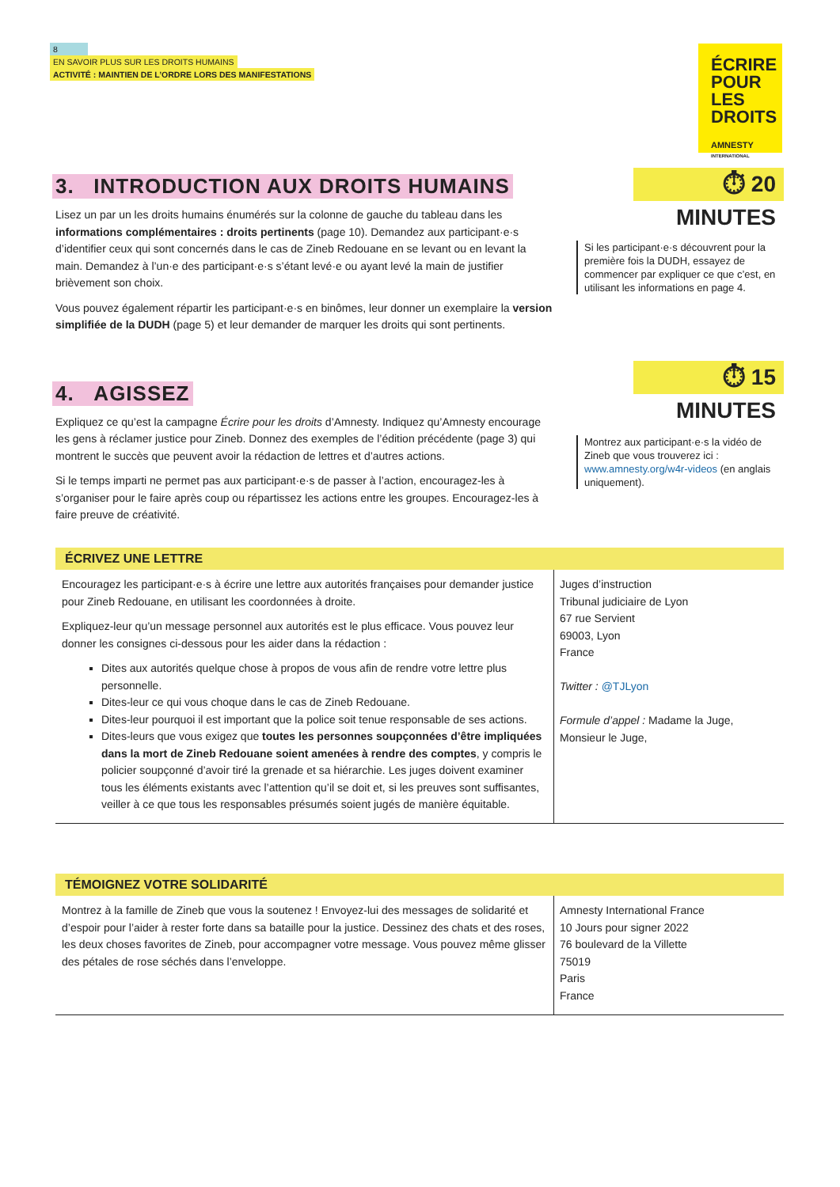8
EN SAVOIR PLUS SUR LES DROITS HUMAINS
ACTIVITÉ : MAINTIEN DE L’ORDRE LORS DES MANIFESTATIONS
ÉCRIRE
POUR LES
DROITS
AMNESTY
INTERNATIONAL
3. INTRODUCTION AUX DROITS HUMAINS
Lisez un par un les droits humains énumérés sur la colonne de gauche du tableau dans les informations complémentaires : droits pertinents (page 10). Demandez aux participant·e·s d’identifier ceux qui sont concernés dans le cas de Zineb Redouane en se levant ou en levant la main. Demandez à l’un·e des participant·e·s s’étant levé·e ou ayant levé la main de justifier brièvement son choix.
Vous pouvez également répartir les participant·e·s en binômes, leur donner un exemplaire la version simplifiée de la DUDH (page 5) et leur demander de marquer les droits qui sont pertinents.
4. AGISSEZ
Expliquez ce qu’est la campagne Écrire pour les droits d’Amnesty. Indiquez qu’Amnesty encourage les gens à réclamer justice pour Zineb. Donnez des exemples de l’édition précédente (page 3) qui montrent le succès que peuvent avoir la rédaction de lettres et d’autres actions.
Si le temps imparti ne permet pas aux participant·e·s de passer à l’action, encouragez-les à s’organiser pour le faire après coup ou répartissez les actions entre les groupes. Encouragez-les à faire preuve de créativité.
⏱ 20 MINUTES
Si les participant·e·s découvrent pour la première fois la DUDH, essayez de commencer par expliquer ce que c’est, en utilisant les informations en page 4.
⏱ 15 MINUTES
Montrez aux participant·e·s la vidéo de Zineb que vous trouverez ici : www.amnesty.org/w4r-videos (en anglais uniquement).
ÉCRIVEZ UNE LETTRE
Encouragez les participant·e·s à écrire une lettre aux autorités françaises pour demander justice pour Zineb Redouane, en utilisant les coordonnées à droite.
Expliquez-leur qu’un message personnel aux autorités est le plus efficace. Vous pouvez leur donner les consignes ci-dessous pour les aider dans la rédaction :
Dites aux autorités quelque chose à propos de vous afin de rendre votre lettre plus personnelle.
Dites-leur ce qui vous choque dans le cas de Zineb Redouane.
Dites-leur pourquoi il est important que la police soit tenue responsable de ses actions.
Dites-leurs que vous exigez que toutes les personnes soupçonnées d’être impliquées dans la mort de Zineb Redouane soient amenées à rendre des comptes, y compris le policier soupçonné d’avoir tiré la grenade et sa hiérarchie. Les juges doivent examiner tous les éléments existants avec l’attention qu’il se doit et, si les preuves sont suffisantes, veiller à ce que tous les responsables présumés soient jugés de manière équitable.
Juges d’instruction
Tribunal judiciaire de Lyon
67 rue Servient
69003, Lyon
France
Twitter : @TJLyon
Formule d’appel : Madame la Juge,
Monsieur le Juge,
TÉMOIGNEZ VOTRE SOLIDARITÉ
Montrez à la famille de Zineb que vous la soutenez ! Envoyez-lui des messages de solidarité et d’espoir pour l’aider à rester forte dans sa bataille pour la justice. Dessinez des chats et des roses, les deux choses favorites de Zineb, pour accompagner votre message. Vous pouvez même glisser des pétales de rose séchés dans l’enveloppe.
Amnesty International France
10 Jours pour signer 2022
76 boulevard de la Villette
75019
Paris
France